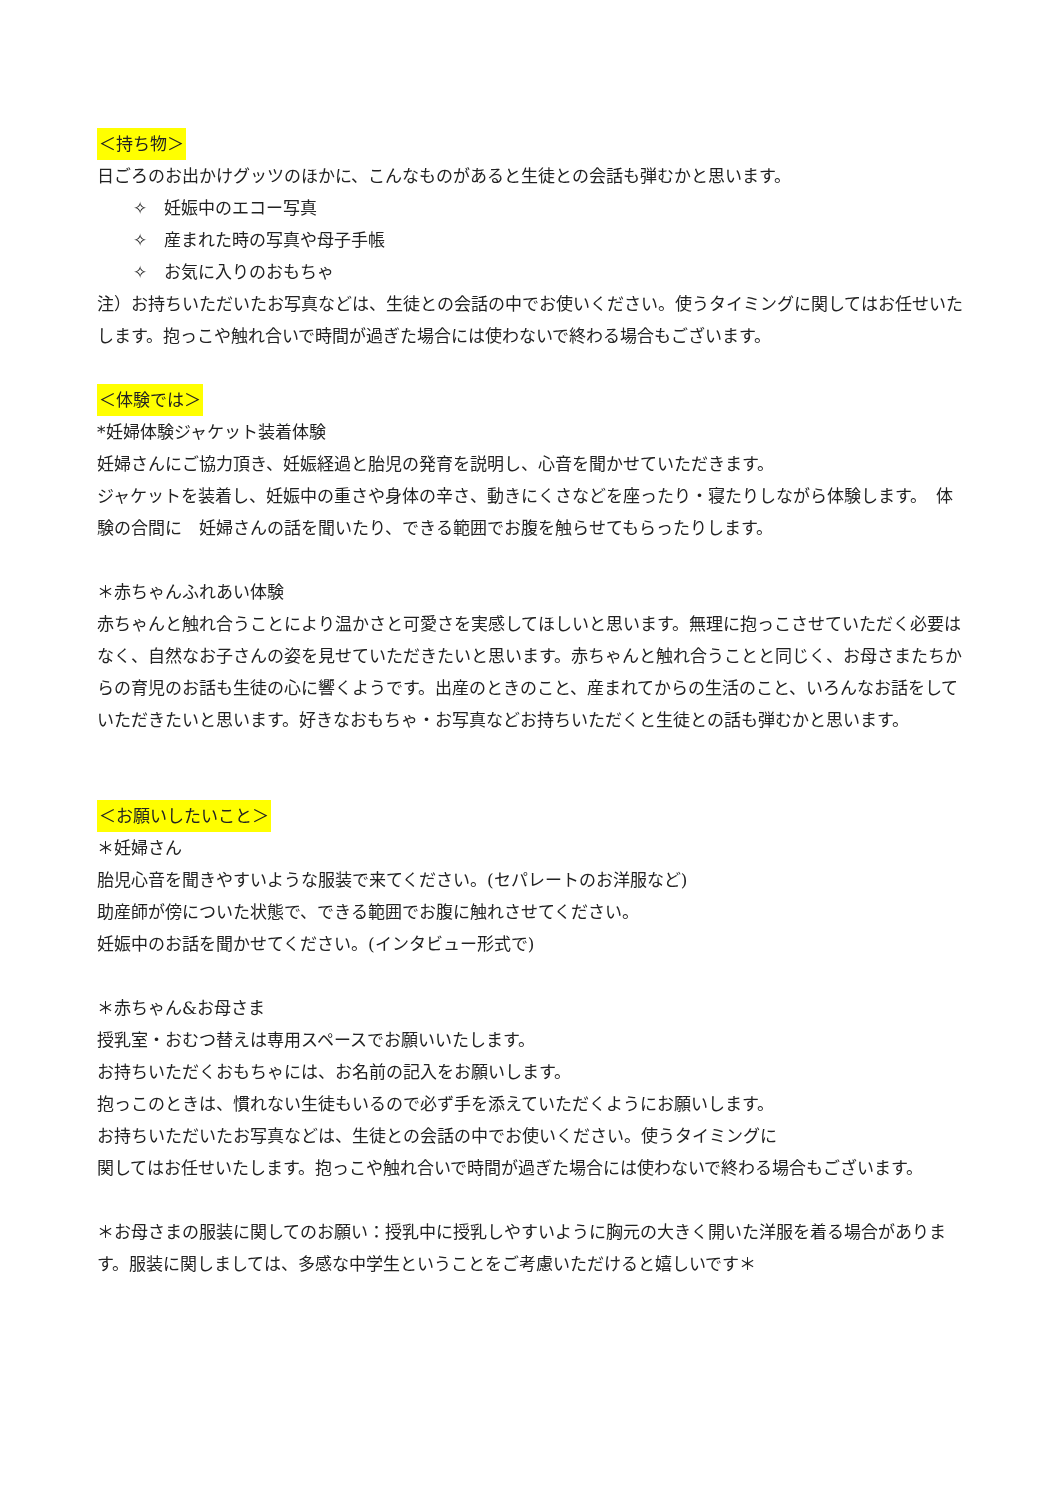＜持ち物＞
日ごろのお出かけグッツのほかに、こんなものがあると生徒との会話も弾むかと思います。
✧　妊娠中のエコー写真
✧　産まれた時の写真や母子手帳
✧　お気に入りのおもちゃ
注）お持ちいただいたお写真などは、生徒との会話の中でお使いください。使うタイミングに関してはお任せいたします。抱っこや触れ合いで時間が過ぎた場合には使わないで終わる場合もございます。
＜体験では＞
*妊婦体験ジャケット装着体験
妊婦さんにご協力頂き、妊娠経過と胎児の発育を説明し、心音を聞かせていただきます。
ジャケットを装着し、妊娠中の重さや身体の辛さ、動きにくさなどを座ったり・寝たりしながら体験します。　体験の合間に　妊婦さんの話を聞いたり、できる範囲でお腹を触らせてもらったりします。
＊赤ちゃんふれあい体験
赤ちゃんと触れ合うことにより温かさと可愛さを実感してほしいと思います。無理に抱っこさせていただく必要はなく、自然なお子さんの姿を見せていただきたいと思います。赤ちゃんと触れ合うことと同じく、お母さまたちからの育児のお話も生徒の心に響くようです。出産のときのこと、産まれてからの生活のこと、いろんなお話をしていただきたいと思います。好きなおもちゃ・お写真などお持ちいただくと生徒との話も弾むかと思います。
＜お願いしたいこと＞
＊妊婦さん
胎児心音を聞きやすいような服装で来てください。(セパレートのお洋服など)
助産師が傍についた状態で、できる範囲でお腹に触れさせてください。
妊娠中のお話を聞かせてください。(インタビュー形式で)
＊赤ちゃん&お母さま
授乳室・おむつ替えは専用スペースでお願いいたします。
お持ちいただくおもちゃには、お名前の記入をお願いします。
抱っこのときは、慣れない生徒もいるので必ず手を添えていただくようにお願いします。
お持ちいただいたお写真などは、生徒との会話の中でお使いください。使うタイミングに
関してはお任せいたします。抱っこや触れ合いで時間が過ぎた場合には使わないで終わる場合もございます。
＊お母さまの服装に関してのお願い：授乳中に授乳しやすいように胸元の大きく開いた洋服を着る場合があります。服装に関しましては、多感な中学生ということをご考慮いただけると嬉しいです＊